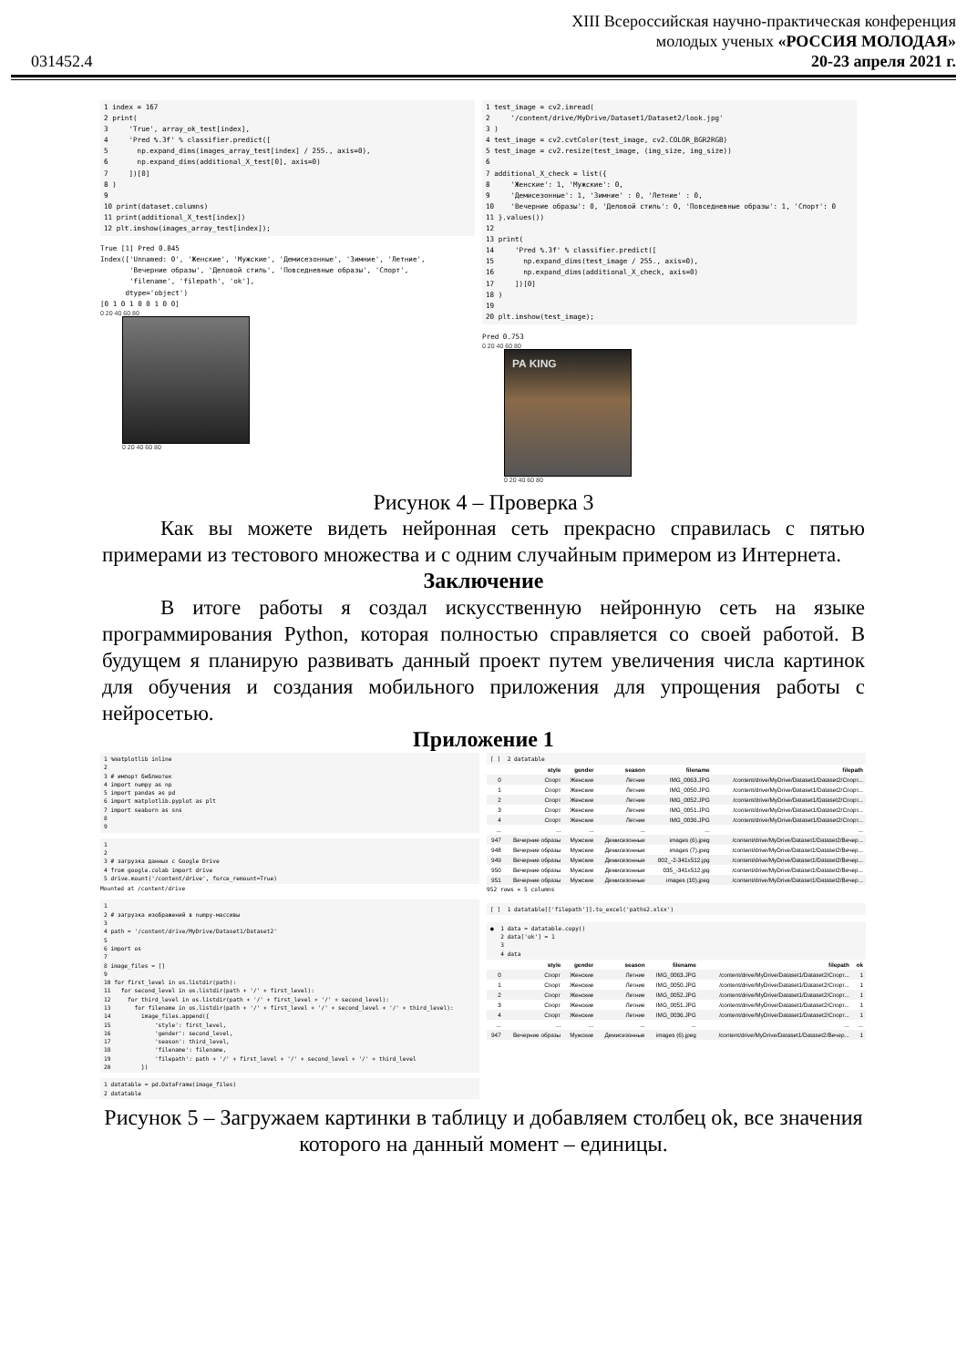031452.4
XIII Всероссийская научно-практическая конференция
молодых ученых «РОССИЯ МОЛОДАЯ»
20-23 апреля 2021 г.
1 index = 167
2 print(
3     'True', array_ok_test[index],
4     'Pred %.3f' % classifier.predict([
5       np.expand_dims(images_array_test[index] / 255., axis=0),
6       np.expand_dims(additional_X_test[0], axis=0)
7     ])[0]
8 )
9
10 print(dataset.columns)
11 print(additional_X_test[index])
12 plt.imshow(images_array_test[index]);
True [1] Pred 0.845
Index(['Unnamed: 0', 'Женские', 'Мужские', 'Демисезонные', 'Зимние', 'Летние',
       'Вечерние образы', 'Деловой стиль', 'Повседневные образы', 'Спорт',
       'filename', 'filepath', 'ok'],
      dtype='object')
[0 1 0 1 0 0 1 0 0]
0 20 40 60 80
0 20 40 60 80
1 test_image = cv2.imread(
2     '/content/drive/MyDrive/Dataset1/Dataset2/look.jpg'
3 )
4 test_image = cv2.cvtColor(test_image, cv2.COLOR_BGR2RGB)
5 test_image = cv2.resize(test_image, (img_size, img_size))
6
7 additional_X_check = list({
8     'Женские': 1, 'Мужские': 0,
9     'Демисезонные': 1, 'Зимние' : 0, 'Летние' : 0,
10    'Вечерние образы': 0, 'Деловой стиль': 0, 'Повседневные образы': 1, 'Спорт': 0
11 }.values())
12
13 print(
14     'Pred %.3f' % classifier.predict([
15       np.expand_dims(test_image / 255., axis=0),
16       np.expand_dims(additional_X_check, axis=0)
17     ])[0]
18 )
19
20 plt.imshow(test_image);
Pred 0.753
0 20 40 60 80
PA KING
0 20 40 60 80
Рисунок 4 – Проверка 3
Как вы можете видеть нейронная сеть прекрасно справилась с пятью примерами из тестового множества и с одним случайным примером из Интернета.
Заключение
В итоге работы я создал искусственную нейронную сеть на языке программирования Python, которая полностью справляется со своей работой. В будущем я планирую развивать данный проект путем увеличения числа картинок для обучения и создания мобильного приложения для упрощения работы с нейросетью.
Приложение 1
1 %matplotlib inline
2
3 # импорт библиотек
4 import numpy as np
5 import pandas as pd
6 import matplotlib.pyplot as plt
7 import seaborn as sns
8
9
1
2
3 # загрузка данных с Google Drive
4 from google.colab import drive
5 drive.mount('/content/drive', force_remount=True)
Mounted at /content/drive
1
2 # загрузка изображений в numpy-массивы
3
4 path = '/content/drive/MyDrive/Dataset1/Dataset2'
5
6 import os
7
8 image_files = []
9
10 for first_level in os.listdir(path):
11   for second_level in os.listdir(path + '/' + first_level):
12     for third_level in os.listdir(path + '/' + first_level + '/' + second_level):
13       for filename in os.listdir(path + '/' + first_level + '/' + second_level + '/' + third_level):
14         image_files.append({
15             'style': first_level,
16             'gender': second_level,
17             'season': third_level,
18             'filename': filename,
19             'filepath': path + '/' + first_level + '/' + second_level + '/' + third_level
20         })
1 datatable = pd.DataFrame(image_files)
2 datatable
[ ]  2 datatable
| | style | gender | season | filename | filepath |
| --- | --- | --- | --- | --- | --- |
| 0 | Спорт | Женские | Летние | IMG_0063.JPG | /content/drive/MyDrive/Dataset1/Dataset2/Спорт... |
| 1 | Спорт | Женские | Летние | IMG_0050.JPG | /content/drive/MyDrive/Dataset1/Dataset2/Спорт... |
| 2 | Спорт | Женские | Летние | IMG_0052.JPG | /content/drive/MyDrive/Dataset1/Dataset2/Спорт... |
| 3 | Спорт | Женские | Летние | IMG_0051.JPG | /content/drive/MyDrive/Dataset1/Dataset2/Спорт... |
| 4 | Спорт | Женские | Летние | IMG_0036.JPG | /content/drive/MyDrive/Dataset1/Dataset2/Спорт... |
| ... | ... | ... | ... | ... | ... |
| 947 | Вечерние образы | Мужские | Демисезонные | images (6).jpeg | /content/drive/MyDrive/Dataset1/Dataset2/Вечер... |
| 948 | Вечерние образы | Мужские | Демисезонные | images (7).jpeg | /content/drive/MyDrive/Dataset1/Dataset2/Вечер... |
| 949 | Вечерние образы | Мужские | Демисезонные | 002_-2-341x512.jpg | /content/drive/MyDrive/Dataset1/Dataset2/Вечер... |
| 950 | Вечерние образы | Мужские | Демисезонные | 035_-341x512.jpg | /content/drive/MyDrive/Dataset1/Dataset2/Вечер... |
| 951 | Вечерние образы | Мужские | Демисезонные | images (10).jpeg | /content/drive/MyDrive/Dataset1/Dataset2/Вечер... |
952 rows × 5 columns
[ ]  1 datatable[['filepath']].to_excel('paths2.xlsx')
●  1 data = datatable.copy()
   2 data['ok'] = 1
   3
   4 data
| | style | gender | season | filename | filepath | ok |
| --- | --- | --- | --- | --- | --- | --- |
| 0 | Спорт | Женские | Летние | IMG_0063.JPG | /content/drive/MyDrive/Dataset1/Dataset2/Спорт... | 1 |
| 1 | Спорт | Женские | Летние | IMG_0050.JPG | /content/drive/MyDrive/Dataset1/Dataset2/Спорт... | 1 |
| 2 | Спорт | Женские | Летние | IMG_0052.JPG | /content/drive/MyDrive/Dataset1/Dataset2/Спорт... | 1 |
| 3 | Спорт | Женские | Летние | IMG_0051.JPG | /content/drive/MyDrive/Dataset1/Dataset2/Спорт... | 1 |
| 4 | Спорт | Женские | Летние | IMG_0036.JPG | /content/drive/MyDrive/Dataset1/Dataset2/Спорт... | 1 |
| ... | ... | ... | ... | ... | ... | ... |
| 947 | Вечерние образы | Мужские | Демисезонные | images (6).jpeg | /content/drive/MyDrive/Dataset1/Dataset2/Вечер... | 1 |
Рисунок 5 – Загружаем картинки в таблицу и добавляем столбец ok, все значения которого на данный момент – единицы.